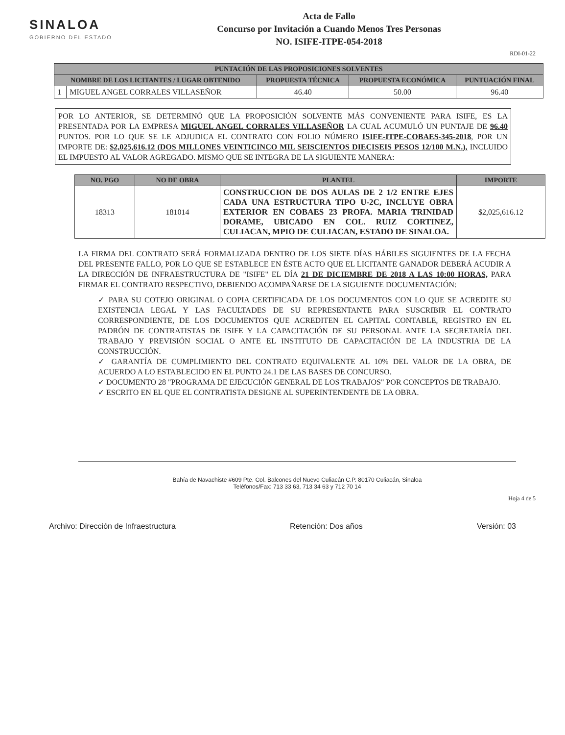SINALOA
GOBIERNO DEL ESTADO
Acta de Fallo
Concurso por Invitación a Cuando Menos Tres Personas
NO. ISIFE-ITPE-054-2018
RDI-01-22
| PUNTACIÓN DE LAS PROPOSICIONES SOLVENTES | | | | |
| --- | --- | --- | --- | --- |
| NOMBRE DE LOS LICITANTES / LUGAR OBTENIDO | | PROPUESTA TÉCNICA | PROPUESTA ECONÓMICA | PUNTUACIÓN FINAL |
| 1 | MIGUEL ANGEL CORRALES VILLASEÑOR | 46.40 | 50.00 | 96.40 |
POR LO ANTERIOR, SE DETERMINÓ QUE LA PROPOSICIÓN SOLVENTE MÁS CONVENIENTE PARA ISIFE, ES LA PRESENTADA POR LA EMPRESA MIGUEL ANGEL CORRALES VILLASEÑOR LA CUAL ACUMULÓ UN PUNTAJE DE 96.40 PUNTOS. POR LO QUE SE LE ADJUDICA EL CONTRATO CON FOLIO NÚMERO ISIFE-ITPE-COBAES-345-2018, POR UN IMPORTE DE: $2,025,616.12 (DOS MILLONES VEINTICINCO MIL SEISCIENTOS DIECISEIS PESOS 12/100 M.N.), INCLUIDO EL IMPUESTO AL VALOR AGREGADO. MISMO QUE SE INTEGRA DE LA SIGUIENTE MANERA:
| NO. PGO | NO DE OBRA | PLANTEL | IMPORTE |
| --- | --- | --- | --- |
| 18313 | 181014 | CONSTRUCCION DE DOS AULAS DE 2 1/2 ENTRE EJES CADA UNA ESTRUCTURA TIPO U-2C, INCLUYE OBRA EXTERIOR EN COBAES 23 PROFA. MARIA TRINIDAD DORAME, UBICADO EN COL. RUIZ CORTINEZ, CULIACAN, MPIO DE CULIACAN, ESTADO DE SINALOA. | $2,025,616.12 |
LA FIRMA DEL CONTRATO SERÁ FORMALIZADA DENTRO DE LOS SIETE DÍAS HÁBILES SIGUIENTES DE LA FECHA DEL PRESENTE FALLO, POR LO QUE SE ESTABLECE EN ÉSTE ACTO QUE EL LICITANTE GANADOR DEBERÁ ACUDIR A LA DIRECCIÓN DE INFRAESTRUCTURA DE "ISIFE" EL DÍA 21 DE DICIEMBRE DE 2018 A LAS 10:00 HORAS, PARA FIRMAR EL CONTRATO RESPECTIVO, DEBIENDO ACOMPAÑARSE DE LA SIGUIENTE DOCUMENTACIÓN:
✓ PARA SU COTEJO ORIGINAL O COPIA CERTIFICADA DE LOS DOCUMENTOS CON LO QUE SE ACREDITE SU EXISTENCIA LEGAL Y LAS FACULTADES DE SU REPRESENTANTE PARA SUSCRIBIR EL CONTRATO CORRESPONDIENTE, DE LOS DOCUMENTOS QUE ACREDITEN EL CAPITAL CONTABLE, REGISTRO EN EL PADRÓN DE CONTRATISTAS DE ISIFE Y LA CAPACITACIÓN DE SU PERSONAL ANTE LA SECRETARÍA DEL TRABAJO Y PREVISIÓN SOCIAL O ANTE EL INSTITUTO DE CAPACITACIÓN DE LA INDUSTRIA DE LA CONSTRUCCIÓN.
✓ GARANTÍA DE CUMPLIMIENTO DEL CONTRATO EQUIVALENTE AL 10% DEL VALOR DE LA OBRA, DE ACUERDO A LO ESTABLECIDO EN EL PUNTO 24.1 DE LAS BASES DE CONCURSO.
✓ DOCUMENTO 28 "PROGRAMA DE EJECUCIÓN GENERAL DE LOS TRABAJOS" POR CONCEPTOS DE TRABAJO.
✓ ESCRITO EN EL QUE EL CONTRATISTA DESIGNE AL SUPERINTENDENTE DE LA OBRA.
Bahía de Navachiste #609 Pte. Col. Balcones del Nuevo Culiacán C.P. 80170 Culiacán, Sinaloa
Teléfonos/Fax: 713 33 63, 713 34 63 y 712 70 14
Hoja 4 de 5
Archivo: Dirección de Infraestructura Retención: Dos años Versión: 03